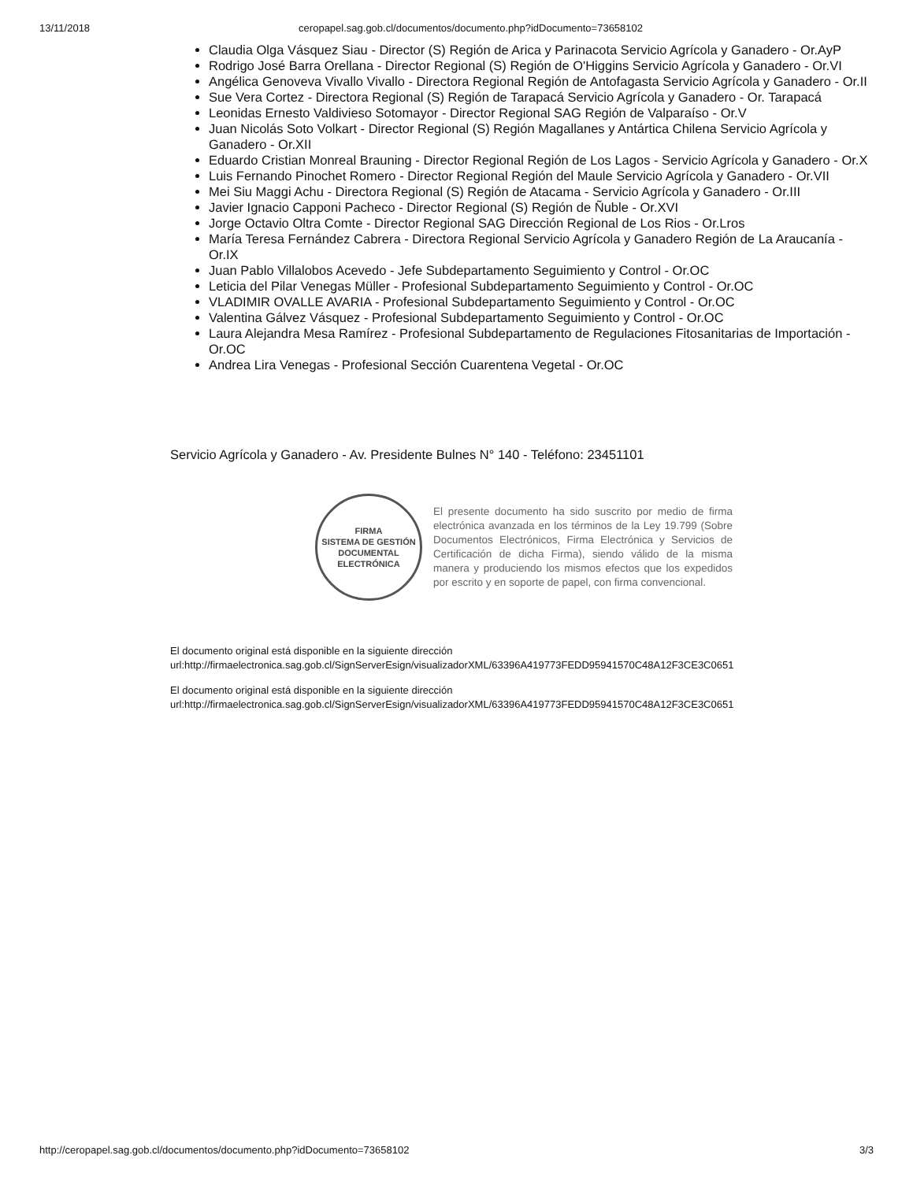13/11/2018 ceropapel.sag.gob.cl/documentos/documento.php?idDocumento=73658102
Claudia Olga Vásquez Siau - Director (S) Región de Arica y Parinacota Servicio Agrícola y Ganadero - Or.AyP
Rodrigo José Barra Orellana - Director Regional (S) Región de O'Higgins Servicio Agrícola y Ganadero - Or.VI
Angélica Genoveva Vivallo Vivallo - Directora Regional Región de Antofagasta Servicio Agrícola y Ganadero - Or.II
Sue Vera Cortez - Directora Regional (S) Región de Tarapacá Servicio Agrícola y Ganadero - Or. Tarapacá
Leonidas Ernesto Valdivieso Sotomayor - Director Regional SAG Región de Valparaíso - Or.V
Juan Nicolás Soto Volkart - Director Regional (S) Región Magallanes y Antártica Chilena Servicio Agrícola y Ganadero - Or.XII
Eduardo Cristian Monreal Brauning - Director Regional Región de Los Lagos - Servicio Agrícola y Ganadero - Or.X
Luis Fernando Pinochet Romero - Director Regional Región del Maule Servicio Agrícola y Ganadero - Or.VII
Mei Siu Maggi Achu - Directora Regional (S) Región de Atacama - Servicio Agrícola y Ganadero - Or.III
Javier Ignacio Capponi Pacheco - Director Regional (S) Región de Ñuble - Or.XVI
Jorge Octavio Oltra Comte - Director Regional SAG Dirección Regional de Los Rios - Or.Lros
María Teresa Fernández Cabrera - Directora Regional Servicio Agrícola y Ganadero Región de La Araucanía - Or.IX
Juan Pablo Villalobos Acevedo - Jefe Subdepartamento Seguimiento y Control - Or.OC
Leticia del Pilar Venegas Müller - Profesional Subdepartamento Seguimiento y Control - Or.OC
VLADIMIR OVALLE AVARIA - Profesional Subdepartamento Seguimiento y Control - Or.OC
Valentina Gálvez Vásquez - Profesional Subdepartamento Seguimiento y Control - Or.OC
Laura Alejandra Mesa Ramírez - Profesional Subdepartamento de Regulaciones Fitosanitarias de Importación - Or.OC
Andrea Lira Venegas - Profesional Sección Cuarentena Vegetal - Or.OC
Servicio Agrícola y Ganadero - Av. Presidente Bulnes N° 140 - Teléfono: 23451101
FIRMA
SISTEMA DE GESTIÓN DOCUMENTAL
ELECTRÓNICA
El presente documento ha sido suscrito por medio de firma electrónica avanzada en los términos de la Ley 19.799 (Sobre Documentos Electrónicos, Firma Electrónica y Servicios de Certificación de dicha Firma), siendo válido de la misma manera y produciendo los mismos efectos que los expedidos por escrito y en soporte de papel, con firma convencional.
El documento original está disponible en la siguiente dirección
url:http://firmaelectronica.sag.gob.cl/SignServerEsign/visualizadorXML/63396A419773FEDD95941570C48A12F3CE3C0651
El documento original está disponible en la siguiente dirección
url:http://firmaelectronica.sag.gob.cl/SignServerEsign/visualizadorXML/63396A419773FEDD95941570C48A12F3CE3C0651
http://ceropapel.sag.gob.cl/documentos/documento.php?idDocumento=73658102 3/3